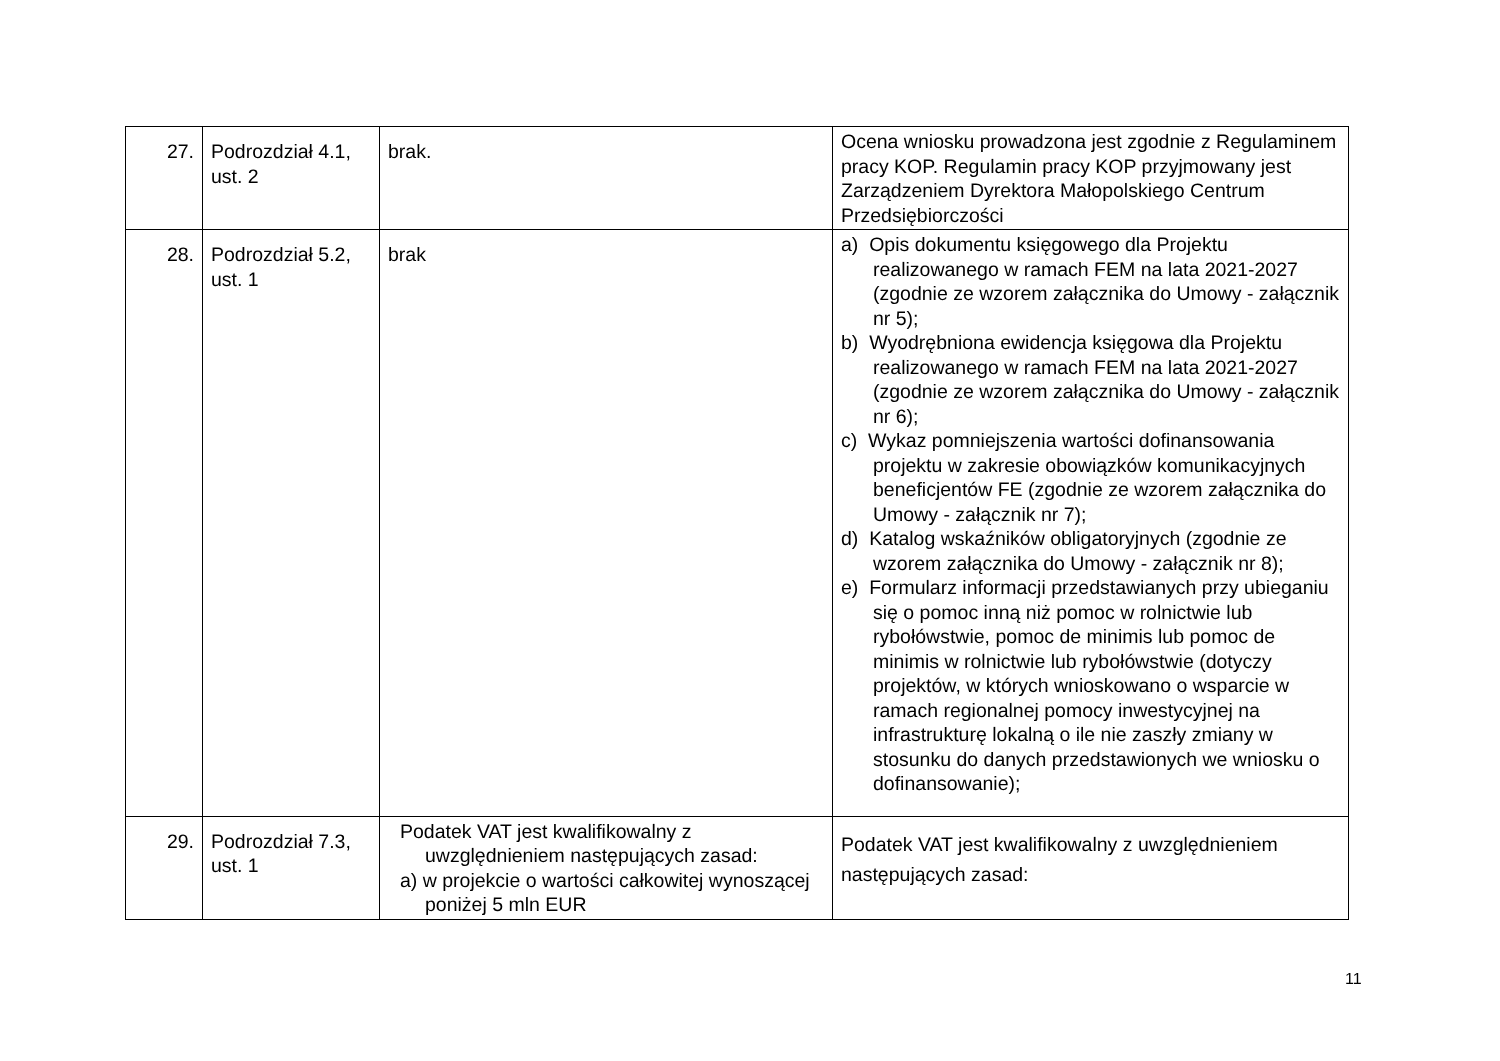| 27. | Podrozdział 4.1, ust. 2 | brak. | Ocena wniosku prowadzona jest zgodnie z Regulaminem pracy KOP. Regulamin pracy KOP przyjmowany jest Zarządzeniem Dyrektora Małopolskiego Centrum Przedsiębiorczości |
| 28. | Podrozdział 5.2, ust. 1 | brak | a) Opis dokumentu księgowego dla Projektu realizowanego w ramach FEM na lata 2021-2027 (zgodnie ze wzorem załącznika do Umowy - załącznik nr 5); b) Wyodrębniona ewidencja księgowa dla Projektu realizowanego w ramach FEM na lata 2021-2027 (zgodnie ze wzorem załącznika do Umowy - załącznik nr 6); c) Wykaz pomniejszenia wartości dofinansowania projektu w zakresie obowiązków komunikacyjnych beneficjentów FE (zgodnie ze wzorem załącznika do Umowy - załącznik nr 7); d) Katalog wskaźników obligatoryjnych (zgodnie ze wzorem załącznika do Umowy - załącznik nr 8); e) Formularz informacji przedstawianych przy ubieganiu się o pomoc inną niż pomoc w rolnictwie lub rybołówstwie, pomoc de minimis lub pomoc de minimis w rolnictwie lub rybołówstwie (dotyczy projektów, w których wnioskowano o wsparcie w ramach regionalnej pomocy inwestycyjnej na infrastrukturę lokalną o ile nie zaszły zmiany w stosunku do danych przedstawionych we wniosku o dofinansowanie); |
| 29. | Podrozdział 7.3, ust. 1 | Podatek VAT jest kwalifikowalny z uwzględnieniem następujących zasad: a) w projekcie o wartości całkowitej wynoszącej poniżej 5 mln EUR | Podatek VAT jest kwalifikowalny z uwzględnieniem następujących zasad: |
11